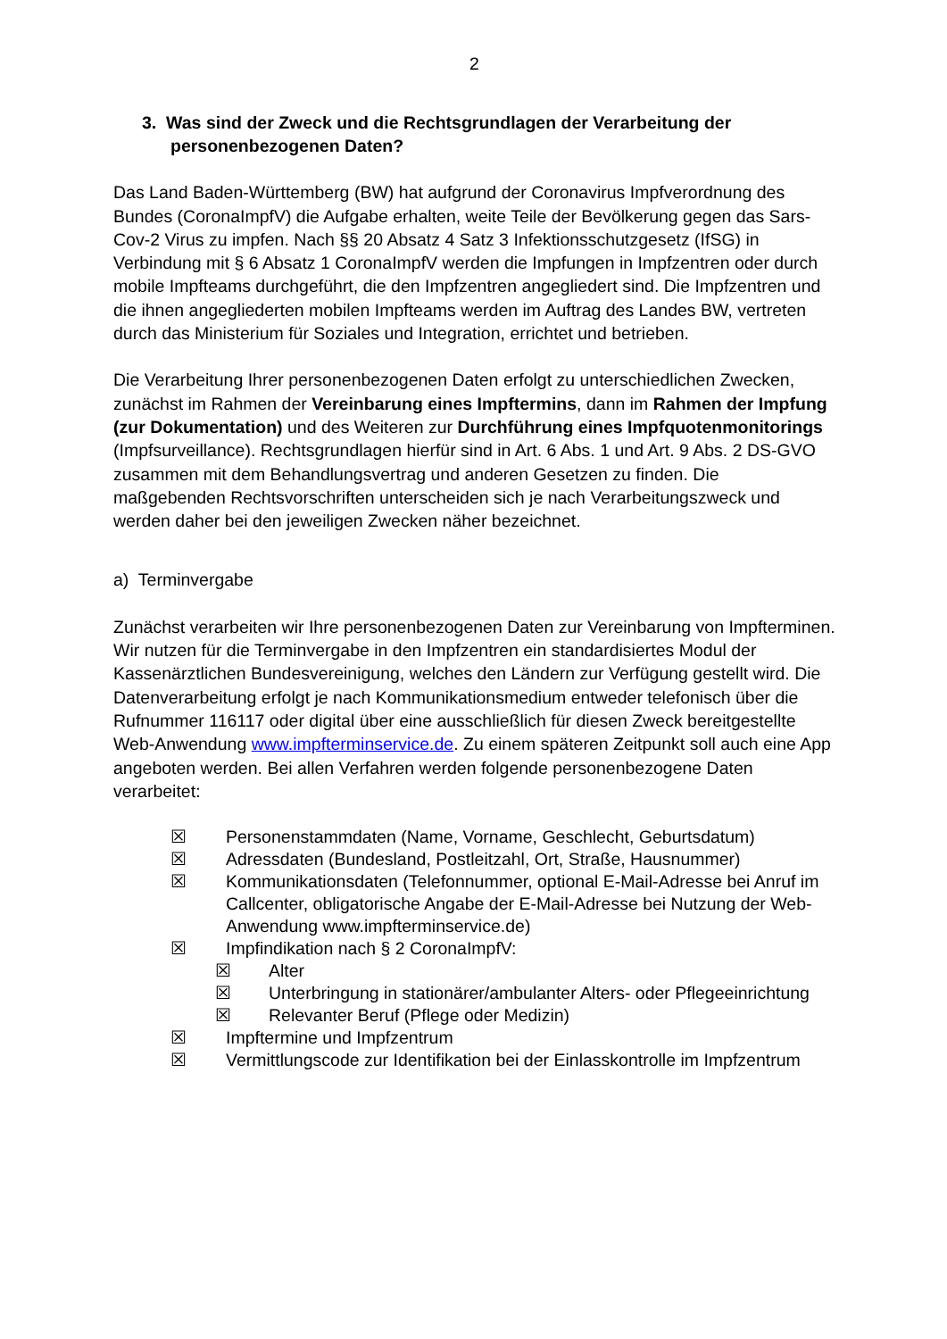2
3. Was sind der Zweck und die Rechtsgrundlagen der Verarbeitung der personenbezogenen Daten?
Das Land Baden-Württemberg (BW) hat aufgrund der Coronavirus Impfverordnung des Bundes (CoronaImpfV) die Aufgabe erhalten, weite Teile der Bevölkerung gegen das Sars-Cov-2 Virus zu impfen. Nach §§ 20 Absatz 4 Satz 3 Infektionsschutzgesetz (IfSG) in Verbindung mit § 6 Absatz 1 CoronaImpfV werden die Impfungen in Impfzentren oder durch mobile Impfteams durchgeführt, die den Impfzentren angegliedert sind. Die Impfzentren und die ihnen angegliederten mobilen Impfteams werden im Auftrag des Landes BW, vertreten durch das Ministerium für Soziales und Integration, errichtet und betrieben.
Die Verarbeitung Ihrer personenbezogenen Daten erfolgt zu unterschiedlichen Zwecken, zunächst im Rahmen der Vereinbarung eines Impftermins, dann im Rahmen der Impfung (zur Dokumentation) und des Weiteren zur Durchführung eines Impfquotenmonitorings (Impfsurveillance). Rechtsgrundlagen hierfür sind in Art. 6 Abs. 1 und Art. 9 Abs. 2 DS-GVO zusammen mit dem Behandlungsvertrag und anderen Gesetzen zu finden. Die maßgebenden Rechtsvorschriften unterscheiden sich je nach Verarbeitungszweck und werden daher bei den jeweiligen Zwecken näher bezeichnet.
a) Terminvergabe
Zunächst verarbeiten wir Ihre personenbezogenen Daten zur Vereinbarung von Impfterminen. Wir nutzen für die Terminvergabe in den Impfzentren ein standardisiertes Modul der Kassenärztlichen Bundesvereinigung, welches den Ländern zur Verfügung gestellt wird. Die Datenverarbeitung erfolgt je nach Kommunikationsmedium entweder telefonisch über die Rufnummer 116117 oder digital über eine ausschließlich für diesen Zweck bereitgestellte Web-Anwendung www.impfterminservice.de. Zu einem späteren Zeitpunkt soll auch eine App angeboten werden. Bei allen Verfahren werden folgende personenbezogene Daten verarbeitet:
☒ Personenstammdaten (Name, Vorname, Geschlecht, Geburtsdatum)
☒ Adressdaten (Bundesland, Postleitzahl, Ort, Straße, Hausnummer)
☒ Kommunikationsdaten (Telefonnummer, optional E-Mail-Adresse bei Anruf im Callcenter, obligatorische Angabe der E-Mail-Adresse bei Nutzung der Web-Anwendung www.impfterminservice.de)
☒ Impfindikation nach § 2 CoronaImpfV:
☒ Alter
☒ Unterbringung in stationärer/ambulanter Alters- oder Pflegeeinrichtung
☒ Relevanter Beruf (Pflege oder Medizin)
☒ Impftermine und Impfzentrum
☒ Vermittlungscode zur Identifikation bei der Einlasskontrolle im Impfzentrum